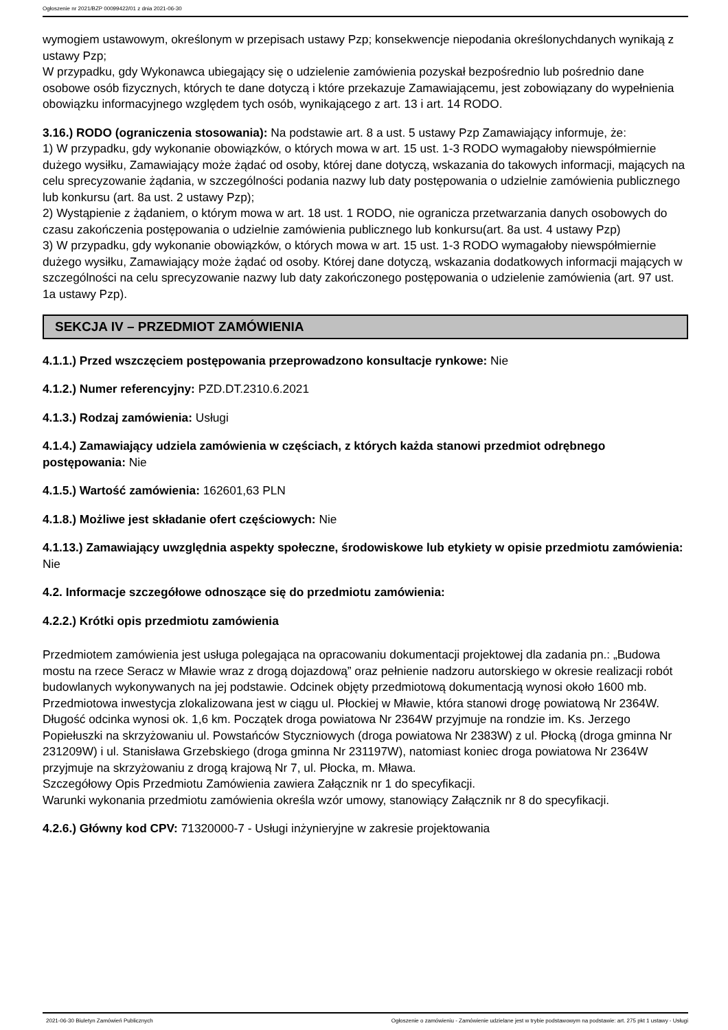Ogłoszenie nr 2021/BZP 00099422/01 z dnia 2021-06-30
wymogiem ustawowym, określonym w przepisach ustawy Pzp; konsekwencje niepodania określonychdanych wynikają z ustawy Pzp;
W przypadku, gdy Wykonawca ubiegający się o udzielenie zamówienia pozyskał bezpośrednio lub pośrednio dane osobowe osób fizycznych, których te dane dotyczą i które przekazuje Zamawiającemu, jest zobowiązany do wypełnienia obowiązku informacyjnego względem tych osób, wynikającego z art. 13 i art. 14 RODO.
3.16.) RODO (ograniczenia stosowania): Na podstawie art. 8 a ust. 5 ustawy Pzp Zamawiający informuje, że:
1) W przypadku, gdy wykonanie obowiązków, o których mowa w art. 15 ust. 1-3 RODO wymagałoby niewspółmiernie dużego wysiłku, Zamawiający może żądać od osoby, której dane dotyczą, wskazania do takowych informacji, mających na celu sprecyzowanie żądania, w szczególności podania nazwy lub daty postępowania o udzielnie zamówienia publicznego lub konkursu (art. 8a ust. 2 ustawy Pzp);
2) Wystąpienie z żądaniem, o którym mowa w art. 18 ust. 1 RODO, nie ogranicza przetwarzania danych osobowych do czasu zakończenia postępowania o udzielnie zamówienia publicznego lub konkursu(art. 8a ust. 4 ustawy Pzp)
3) W przypadku, gdy wykonanie obowiązków, o których mowa w art. 15 ust. 1-3 RODO wymagałoby niewspółmiernie dużego wysiłku, Zamawiający może żądać od osoby. Której dane dotyczą, wskazania dodatkowych informacji mających w szczególności na celu sprecyzowanie nazwy lub daty zakończonego postępowania o udzielenie zamówienia (art. 97 ust. 1a ustawy Pzp).
SEKCJA IV – PRZEDMIOT ZAMÓWIENIA
4.1.1.) Przed wszczęciem postępowania przeprowadzono konsultacje rynkowe: Nie
4.1.2.) Numer referencyjny: PZD.DT.2310.6.2021
4.1.3.) Rodzaj zamówienia: Usługi
4.1.4.) Zamawiający udziela zamówienia w częściach, z których każda stanowi przedmiot odrębnego postępowania: Nie
4.1.5.) Wartość zamówienia: 162601,63 PLN
4.1.8.) Możliwe jest składanie ofert częściowych: Nie
4.1.13.) Zamawiający uwzględnia aspekty społeczne, środowiskowe lub etykiety w opisie przedmiotu zamówienia: Nie
4.2. Informacje szczegółowe odnoszące się do przedmiotu zamówienia:
4.2.2.) Krótki opis przedmiotu zamówienia
Przedmiotem zamówienia jest usługa polegająca na opracowaniu dokumentacji projektowej dla zadania pn.: „Budowa mostu na rzece Seracz w Mławie wraz z drogą dojazdową” oraz pełnienie nadzoru autorskiego w okresie realizacji robót budowlanych wykonywanych na jej podstawie. Odcinek objęty przedmiotową dokumentacją wynosi około 1600 mb.
Przedmiotowa inwestycja zlokalizowana jest w ciągu ul. Płockiej w Mławie, która stanowi drogę powiatową Nr 2364W. Długość odcinka wynosi ok. 1,6 km. Początek droga powiatowa Nr 2364W przyjmuje na rondzie im. Ks. Jerzego Popiełuszki na skrzyżowaniu ul. Powstańców Styczniowych (droga powiatowa Nr 2383W) z ul. Płocką (droga gminna Nr 231209W) i ul. Stanisława Grzebskiego (droga gminna Nr 231197W), natomiast koniec droga powiatowa Nr 2364W przyjmuje na skrzyżowaniu z drogą krajową Nr 7, ul. Płocka, m. Mława.
Szczegółowy Opis Przedmiotu Zamówienia zawiera Załącznik nr 1 do specyfikacji.
Warunki wykonania przedmiotu zamówienia określa wzór umowy, stanowiący Załącznik nr 8 do specyfikacji.
4.2.6.) Główny kod CPV: 71320000-7 - Usługi inżynieryjne w zakresie projektowania
2021-06-30 Biuletyn Zamówień Publicznych Ogłoszenie o zamówieniu - Zamówienie udzielane jest w trybie podstawowym na podstawie: art. 275 pkt 1 ustawy - Usługi